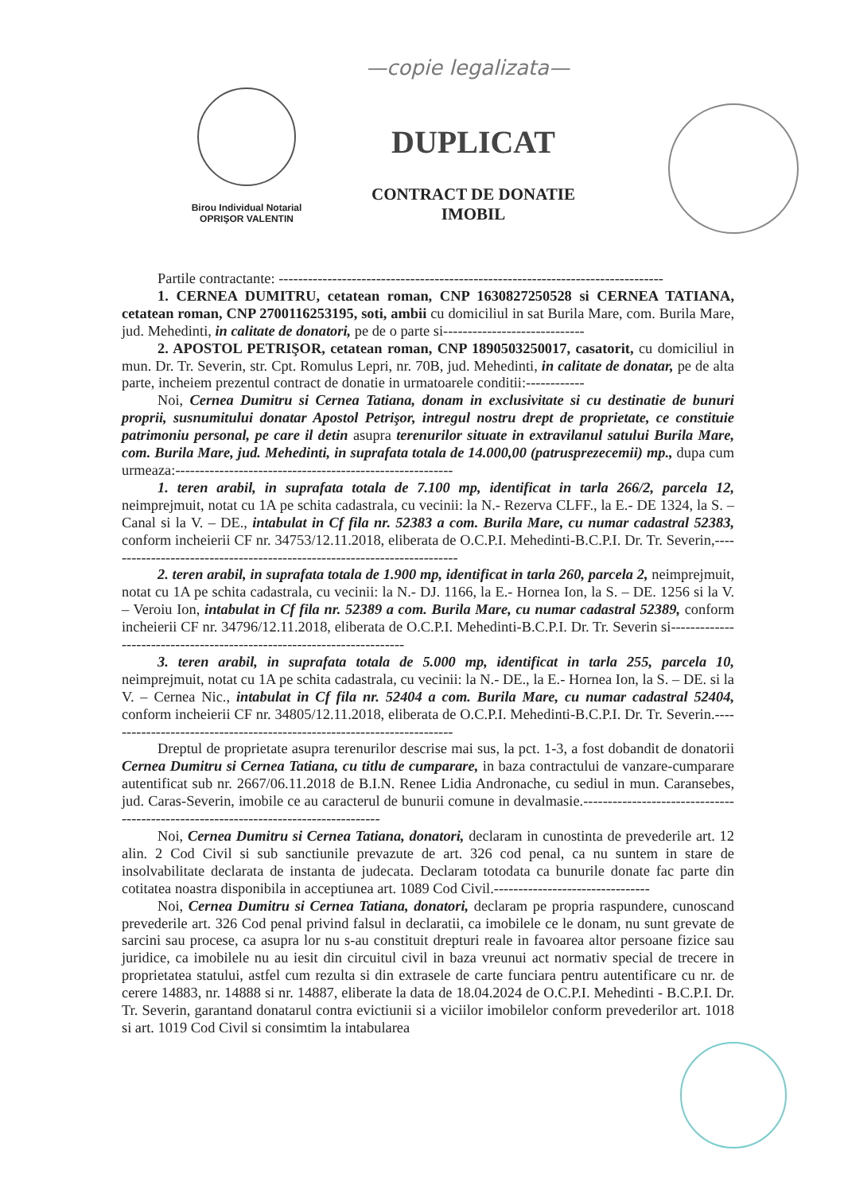—copie legalizata—
Birou Individual Notarial
OPRIŞOR VALENTIN
DUPLICAT
CONTRACT DE DONATIE
IMOBIL
Partile contractante: -------------------------------------------------------------------------------
1. CERNEA DUMITRU, cetatean roman, CNP 1630827250528 si CERNEA TATIANA, cetatean roman, CNP 2700116253195, soti, ambii cu domiciliul in sat Burila Mare, com. Burila Mare, jud. Mehedinti, in calitate de donatori, pe de o parte si-----------------------------
2. APOSTOL PETRIŞOR, cetatean roman, CNP 1890503250017, casatorit, cu domiciliul in mun. Dr. Tr. Severin, str. Cpt. Romulus Lepri, nr. 70B, jud. Mehedinti, in calitate de donatar, pe de alta parte, incheiem prezentul contract de donatie in urmatoarele conditii:------------
Noi, Cernea Dumitru si Cernea Tatiana, donam in exclusivitate si cu destinatie de bunuri proprii, susnumitului donatar Apostol Petrişor, intregul nostru drept de proprietate, ce constituie patrimoniu personal, pe care il detin asupra terenurilor situate in extravilanul satului Burila Mare, com. Burila Mare, jud. Mehedinti, in suprafata totala de 14.000,00 (patrusprezecemii) mp., dupa cum urmeaza:---------------------------------------------------------
1. teren arabil, in suprafata totala de 7.100 mp, identificat in tarla 266/2, parcela 12, neimprejmuit, notat cu 1A pe schita cadastrala, cu vecinii: la N.- Rezerva CLFF., la E.- DE 1324, la S. – Canal si la V. – DE., intabulat in Cf fila nr. 52383 a com. Burila Mare, cu numar cadastral 52383, conform incheierii CF nr. 34753/12.11.2018, eliberata de O.C.P.I. Mehedinti-B.C.P.I. Dr. Tr. Severin,-------------------------------------------------------------------------
2. teren arabil, in suprafata totala de 1.900 mp, identificat in tarla 260, parcela 2, neimprejmuit, notat cu 1A pe schita cadastrala, cu vecinii: la N.- DJ. 1166, la E.- Hornea Ion, la S. – DE. 1256 si la V. – Veroiu Ion, intabulat in Cf fila nr. 52389 a com. Burila Mare, cu numar cadastral 52389, conform incheierii CF nr. 34796/12.11.2018, eliberata de O.C.P.I. Mehedinti-B.C.P.I. Dr. Tr. Severin si-----------------------------------------------------------------------
3. teren arabil, in suprafata totala de 5.000 mp, identificat in tarla 255, parcela 10, neimprejmuit, notat cu 1A pe schita cadastrala, cu vecinii: la N.- DE., la E.- Hornea Ion, la S. – DE. si la V. – Cernea Nic., intabulat in Cf fila nr. 52404 a com. Burila Mare, cu numar cadastral 52404, conform incheierii CF nr. 34805/12.11.2018, eliberata de O.C.P.I. Mehedinti-B.C.P.I. Dr. Tr. Severin.------------------------------------------------------------------------
Dreptul de proprietate asupra terenurilor descrise mai sus, la pct. 1-3, a fost dobandit de donatorii Cernea Dumitru si Cernea Tatiana, cu titlu de cumparare, in baza contractului de vanzare-cumparare autentificat sub nr. 2667/06.11.2018 de B.I.N. Renee Lidia Andronache, cu sediul in mun. Caransebes, jud. Caras-Severin, imobile ce au caracterul de bunurii comune in devalmasie.------------------------------------------------------------------------------------
Noi, Cernea Dumitru si Cernea Tatiana, donatori, declaram in cunostinta de prevederile art. 12 alin. 2 Cod Civil si sub sanctiunile prevazute de art. 326 cod penal, ca nu suntem in stare de insolvabilitate declarata de instanta de judecata. Declaram totodata ca bunurile donate fac parte din cotitatea noastra disponibila in acceptiunea art. 1089 Cod Civil.--------------------------------
Noi, Cernea Dumitru si Cernea Tatiana, donatori, declaram pe propria raspundere, cunoscand prevederile art. 326 Cod penal privind falsul in declaratii, ca imobilele ce le donam, nu sunt grevate de sarcini sau procese, ca asupra lor nu s-au constituit drepturi reale in favoarea altor persoane fizice sau juridice, ca imobilele nu au iesit din circuitul civil in baza vreunui act normativ special de trecere in proprietatea statului, astfel cum rezulta si din extrasele de carte funciara pentru autentificare cu nr. de cerere 14883, nr. 14888 si nr. 14887, eliberate la data de 18.04.2024 de O.C.P.I. Mehedinti - B.C.P.I. Dr. Tr. Severin, garantand donatarul contra evictiunii si a viciilor imobilelor conform prevederilor art. 1018 si art. 1019 Cod Civil si consimtim la intabularea